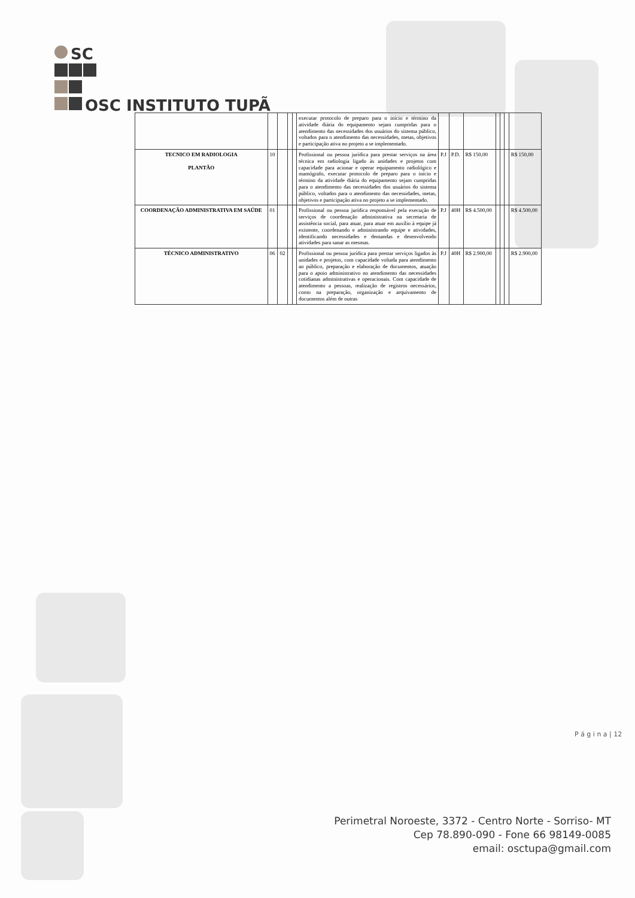SC
OSC INSTITUTO TUPÃ
| | | | | | executar protocolo de preparo para o início e término da atividade diária do equipamento sejam cumpridas para o atendimento das necessidades dos usuários do sistema público, voltados para o atendimento das necessidades, metas, objetivos e participação ativa no projeto a se implementado. | | | | | | | |
| TECNICO EM RADIOLOGIA PLANTÃO | 10 | | | | Profissional ou pessoa jurídica para prestar serviços na área técnica em radiologia ligado às unidades e projetos com capacidade para acionar e operar equipamento radiológico e mamógrafo, executar protocolo de preparo para o início e término da atividade diária do equipamento sejam cumpridas para o atendimento das necessidades dos usuários do sistema público, voltados para o atendimento das necessidades, metas, objetivos e participação ativa no projeto a se implementado. | P.J | P.D. | R$ 150,00 | | | | R$ 150,00 |
| COORDENAÇÃO ADMINISTRATIVA EM SAÚDE | 01 | | | | Profissional ou pessoa jurídica responsável pela execução de serviços de coordenação administrativa na secretaria de assistência social, para atuar, para atuar em auxílio à equipe já existente, coordenando e administrando equipe e atividades, identificando necessidades e demandas e desenvolvendo atividades para sanar as mesmas. | P.J | 40H | R$ 4.500,00 | | | | R$ 4.500,00 |
| TÉCNICO ADMINISTRATIVO | 06 | 02 | | | Profissional ou pessoa jurídica para prestar serviços ligados às unidades e projetos, com capacidade voltada para atendimento ao público, preparação e elaboração de documentos, atuação para o apoio administrativo no atendimento das necessidades cotidianas administrativas e operacionais. Com capacidade de atendimento a pessoas, realização de registros necessários, como na preparação, organização e arquivamento de documentos além de outras | P.J | 40H | R$ 2.900,00 | | | | R$ 2.900,00 |
P á g i n a | 12
Perimetral Noroeste, 3372 - Centro Norte - Sorriso- MT
Cep 78.890-090 - Fone 66 98149-0085
email: osctupa@gmail.com